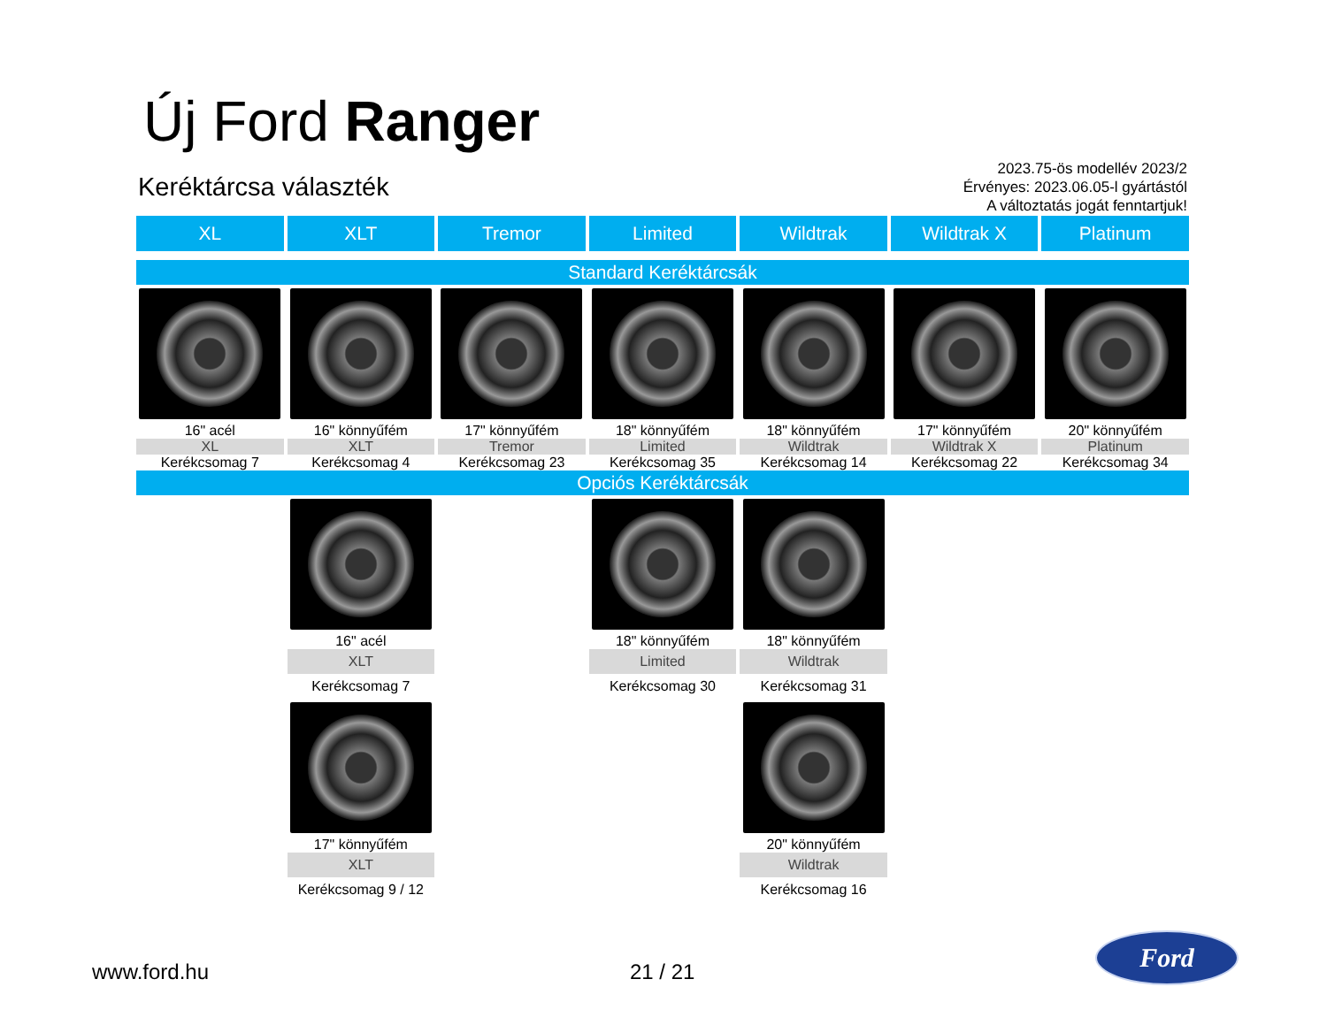Új Ford Ranger
Keréktárcsa választék
2023.75-ös modellév 2023/2
Érvényes: 2023.06.05-l gyártástól
A változtatás jogát fenntartjuk!
| XL | XLT | Tremor | Limited | Wildtrak | Wildtrak X | Platinum |
| --- | --- | --- | --- | --- | --- | --- |
| Standard Keréktárcsák | | | | | | |
| 16" acél | 16" könnyűfém | 17" könnyűfém | 18" könnyűfém | 18" könnyűfém | 17" könnyűfém | 20" könnyűfém |
| XL | XLT | Tremor | Limited | Wildtrak | Wildtrak X | Platinum |
| Kerékcsomag 7 | Kerékcsomag 4 | Kerékcsomag 23 | Kerékcsomag 35 | Kerékcsomag 14 | Kerékcsomag 22 | Kerékcsomag 34 |
| Opciós Keréktárcsák | | | | | | |
| | 16" acél | | 18" könnyűfém | 18" könnyűfém | | |
| | XLT | | Limited | Wildtrak | | |
| | Kerékcsomag 7 | | Kerékcsomag 30 | Kerékcsomag 31 | | |
| | 17" könnyűfém | | | 20" könnyűfém | | |
| | XLT | | | Wildtrak | | |
| | Kerékcsomag 9 / 12 | | | Kerékcsomag 16 | | |
www.ford.hu 21 / 21
Ford